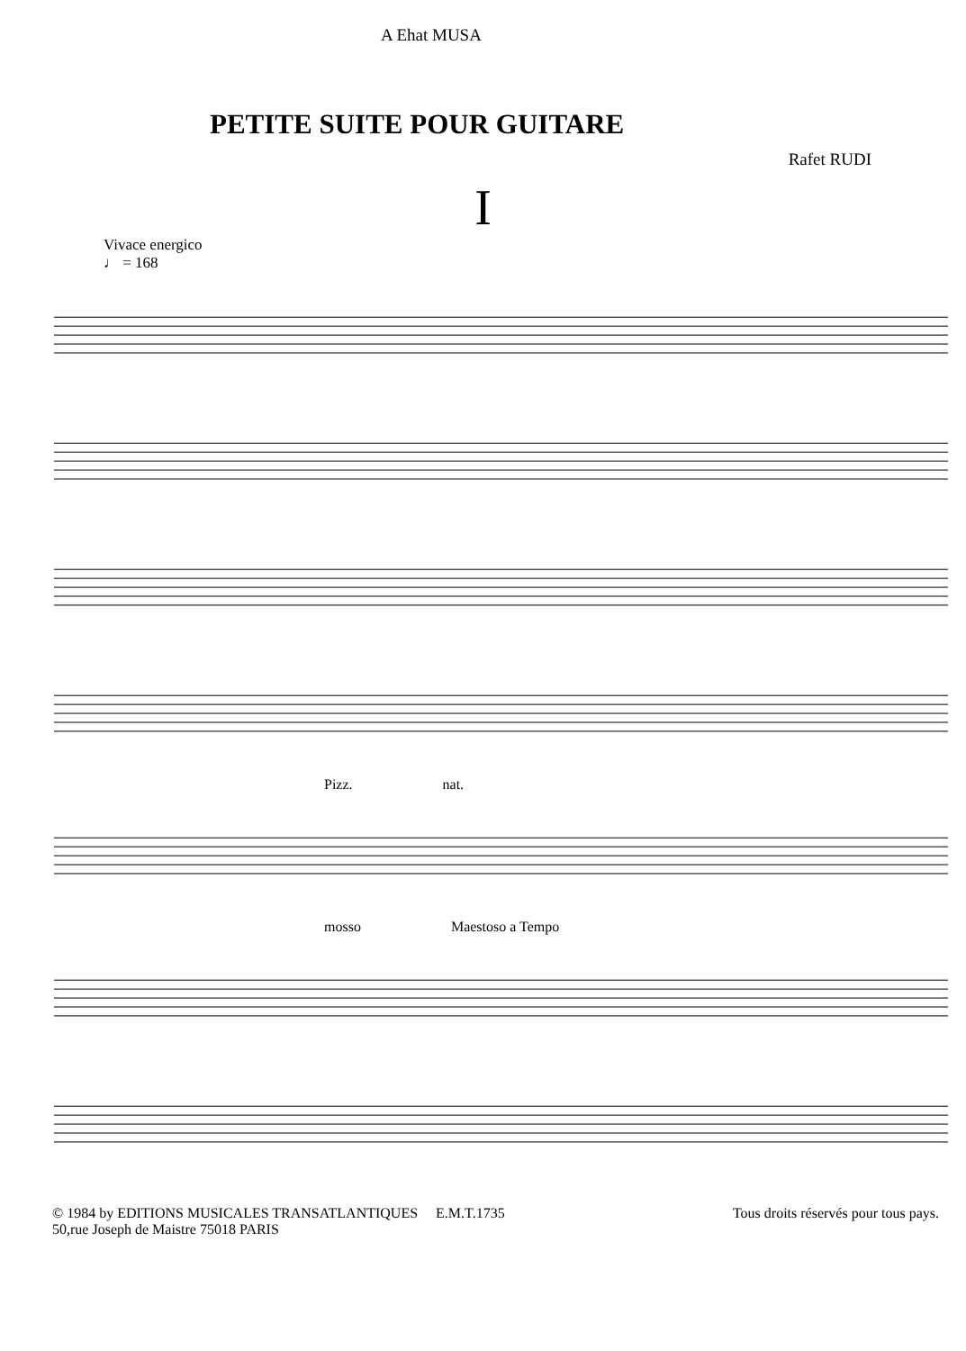A Ehat MUSA
PETITE SUITE POUR GUITARE
Rafet RUDI
I
Vivace energico
♩ = 168
Pizz. nat.
mosso Maestoso a Tempo
© 1984 by EDITIONS MUSICALES TRANSATLANTIQUES E.M.T.1735
50,rue Joseph de Maistre 75018 PARIS
Tous droits réservés pour tous pays.